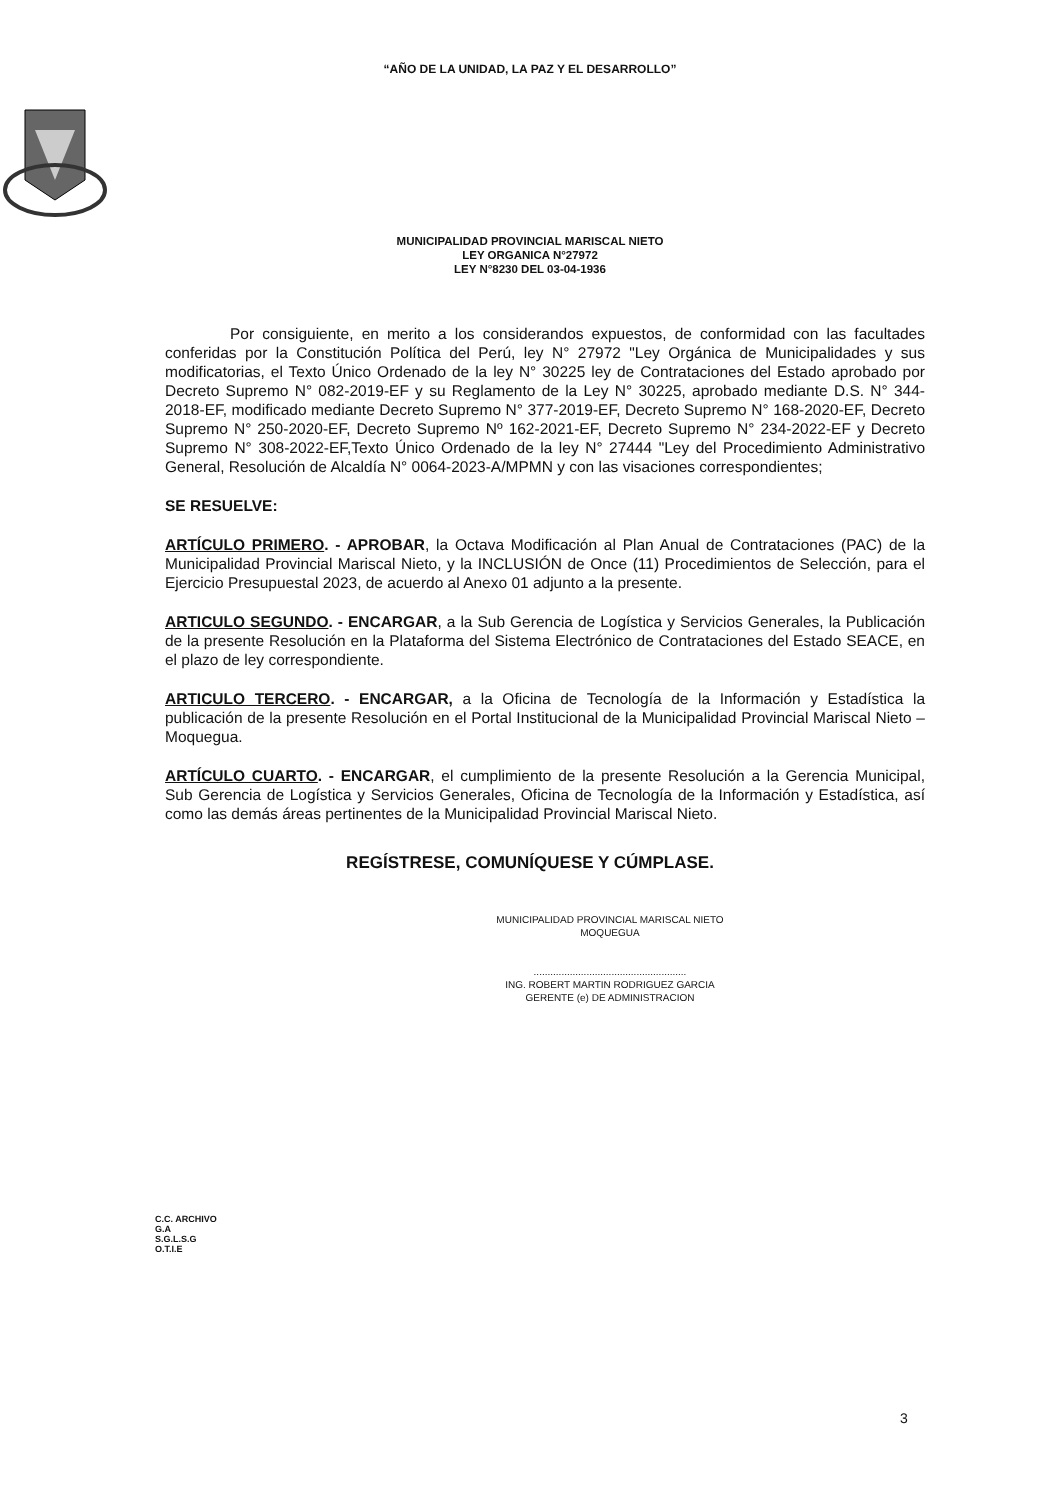“AÑO DE LA UNIDAD, LA PAZ Y EL DESARROLLO”
MUNICIPALIDAD PROVINCIAL MARISCAL NIETO
LEY ORGANICA N°27972
LEY N°8230 DEL 03-04-1936
Por consiguiente, en merito a los considerandos expuestos, de conformidad con las facultades conferidas por la Constitución Política del Perú, ley N° 27972 "Ley Orgánica de Municipalidades y sus modificatorias, el Texto Único Ordenado de la ley N° 30225 ley de Contrataciones del Estado aprobado por Decreto Supremo N° 082-2019-EF y su Reglamento de la Ley N° 30225, aprobado mediante D.S. N° 344-2018-EF, modificado mediante Decreto Supremo N° 377-2019-EF, Decreto Supremo N° 168-2020-EF, Decreto Supremo N° 250-2020-EF, Decreto Supremo Nº 162-2021-EF, Decreto Supremo N° 234-2022-EF y Decreto Supremo N° 308-2022-EF,Texto Único Ordenado de la ley N° 27444 "Ley del Procedimiento Administrativo General, Resolución de Alcaldía N° 0064-2023-A/MPMN y con las visaciones correspondientes;
SE RESUELVE:
ARTÍCULO PRIMERO. - APROBAR, la Octava Modificación al Plan Anual de Contrataciones (PAC) de la Municipalidad Provincial Mariscal Nieto, y la INCLUSIÓN de Once (11) Procedimientos de Selección, para el Ejercicio Presupuestal 2023, de acuerdo al Anexo 01 adjunto a la presente.
ARTICULO SEGUNDO. - ENCARGAR, a la Sub Gerencia de Logística y Servicios Generales, la Publicación de la presente Resolución en la Plataforma del Sistema Electrónico de Contrataciones del Estado SEACE, en el plazo de ley correspondiente.
ARTICULO TERCERO. - ENCARGAR, a la Oficina de Tecnología de la Información y Estadística la publicación de la presente Resolución en el Portal Institucional de la Municipalidad Provincial Mariscal Nieto – Moquegua.
ARTÍCULO CUARTO. - ENCARGAR, el cumplimiento de la presente Resolución a la Gerencia Municipal, Sub Gerencia de Logística y Servicios Generales, Oficina de Tecnología de la Información y Estadística, así como las demás áreas pertinentes de la Municipalidad Provincial Mariscal Nieto.
REGÍSTRESE, COMUNÍQUESE Y CÚMPLASE.
MUNICIPALIDAD PROVINCIAL MARISCAL NIETO
MOQUEGUA
.......................................................
ING. ROBERT MARTIN RODRIGUEZ GARCIA
GERENTE (e) DE ADMINISTRACION
C.C. ARCHIVO
G.A
S.G.L.S.G
O.T.I.E
3